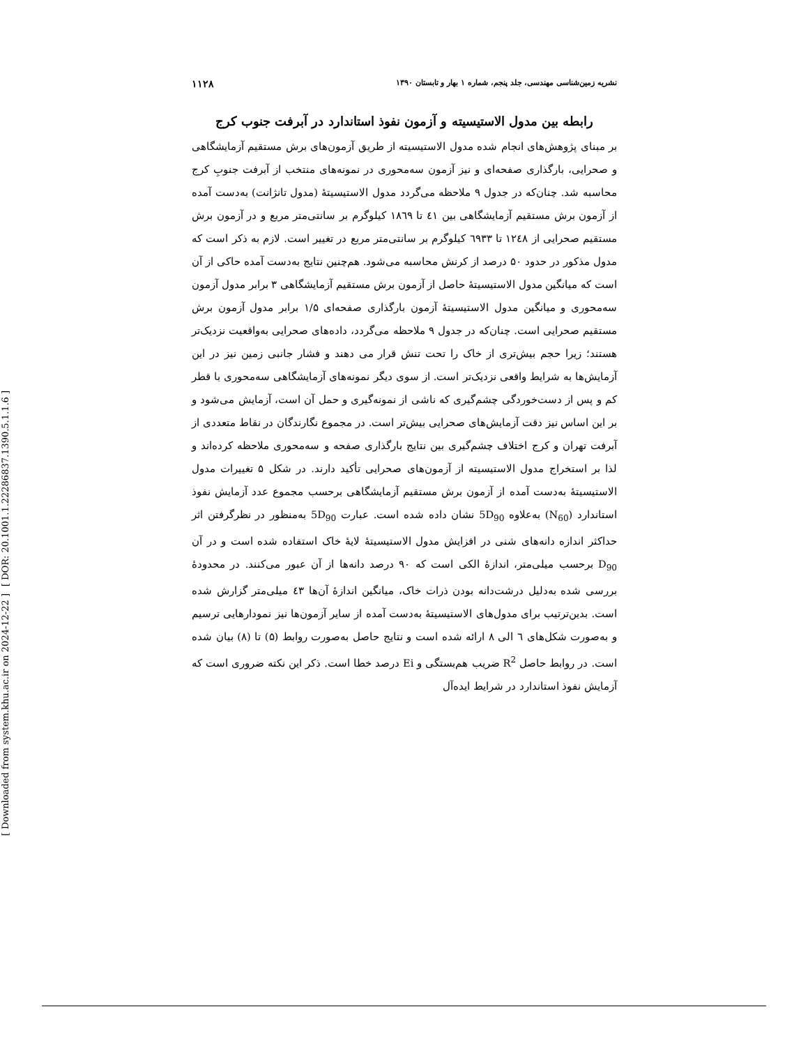[ DOR: 20.1001.1.22286837.1390.5.1.1.6 ]
[ Downloaded from system.khu.ac.ir on 2024-12-22 ]
نشریه زمین‌شناسی مهندسی، جلد پنجم، شماره ۱ بهار و تابستان ۱۳۹۰ ۱۱۲۸
رابطه بین مدول الاستیسیته و آزمون نفوذ استاندارد در آبرفت جنوب کرج
بر مبنای پژوهش‌های انجام شده مدول الاستیسیته از طریق آزمون‌های برش مستقیم آزمایشگاهی و صحرایی، بارگذاری صفحه‌ای و نیز آزمون سه‌محوری در نمونه‌های منتخب از آبرفت جنوبِ کرج محاسبه شد. چنان‌که در جدول ۹ ملاحظه می‌گردد مدول الاستیسیتهٔ (مدول تانژانت) به‌دست آمده از آزمون برش مستقیم آزمایشگاهی بین ٤١ تا ١٨٦٩ کیلوگرم بر سانتی‌متر مربع و در آزمون برش مستقیم صحرایی از ١٢٤٨ تا ٦٩٣٣ کیلوگرم بر سانتی‌متر مربع در تغییر است. لازم به ذکر است که مدول مذکور در حدود ۵۰ درصد از کرنش محاسبه می‌شود. هم‌چنین نتایج به‌دست آمده حاکی از آن است که میانگین مدول الاستیسیتهٔ حاصل از آزمون برش مستقیم آزمایشگاهی ۳ برابر مدول آزمون سه‌محوری و میانگین مدول الاستیسیتهٔ آزمون بارگذاری صفحه‌ای ۱/۵ برابر مدول آزمون برش مستقیم صحرایی است. چنان‌که در جدول ۹ ملاحظه می‌گردد، داده‌های صحرایی به‌واقعیت نزدیک‌تر هستند؛ زیرا حجم بیش‌تری از خاک را تحت تنش قرار می دهند و فشار جانبی زمین نیز در این آزمایش‌ها به شرایط واقعی نزدیک‌تر است. از سوی دیگر نمونه‌های آزمایشگاهی سه‌محوری با قطر کم و پس از دست‌خوردگی چشم‌گیری که ناشی از نمونه‌گیری و حمل آن است، آزمایش می‌شود و بر این اساس نیز دقت آزمایش‌های صحرایی بیش‌تر است. در مجموع نگارندگان در نقاط متعددی از آبرفت تهران و کرج اختلاف چشم‌گیری بین نتایج بارگذاری صفحه و سه‌محوری ملاحظه کرده‌اند و لذا بر استخراج مدول الاستیسیته از آزمون‌های صحرایی تأکید دارند. در شکل ۵ تغییرات مدول الاستیسیتهٔ به‌دست آمده از آزمون برش مستقیم آزمایشگاهی برحسب مجموع عدد آزمایش نفوذ استاندارد (N<sub>60</sub>) به‌علاوه 5D<sub>90</sub> نشان داده شده است. عبارت 5D<sub>90</sub> به‌منظور در نظرگرفتن اثر حداکثر اندازه دانه‌های شنی در افزایش مدول الاستیسیتهٔ لایهٔ خاک استفاده شده است و در آن D<sub>90</sub> برحسب میلی‌متر، اندازهٔ الکی است که ۹۰ درصد دانه‌ها از آن عبور می‌کنند. در محدودهٔ بررسی شده به‌دلیل درشت‌دانه بودن ذرات خاک، میانگین اندازهٔ آن‌ها ٤٣ میلی‌متر گزارش شده است. بدین‌ترتیب برای مدول‌های الاستیسیتهٔ به‌دست آمده از سایر آزمون‌ها نیز نمودارهایی ترسیم و به‌صورت شکل‌های ٦ الی ٨ ارائه شده است و نتایج حاصل به‌صورت روابط (۵) تا (٨) بیان شده است. در روابط حاصل R<sup>2</sup> ضریب هم‌بستگی و Ei درصد خطا است. ذکر این نکته ضروری است که آزمایش نفوذ استاندارد در شرایط ایده‌آل